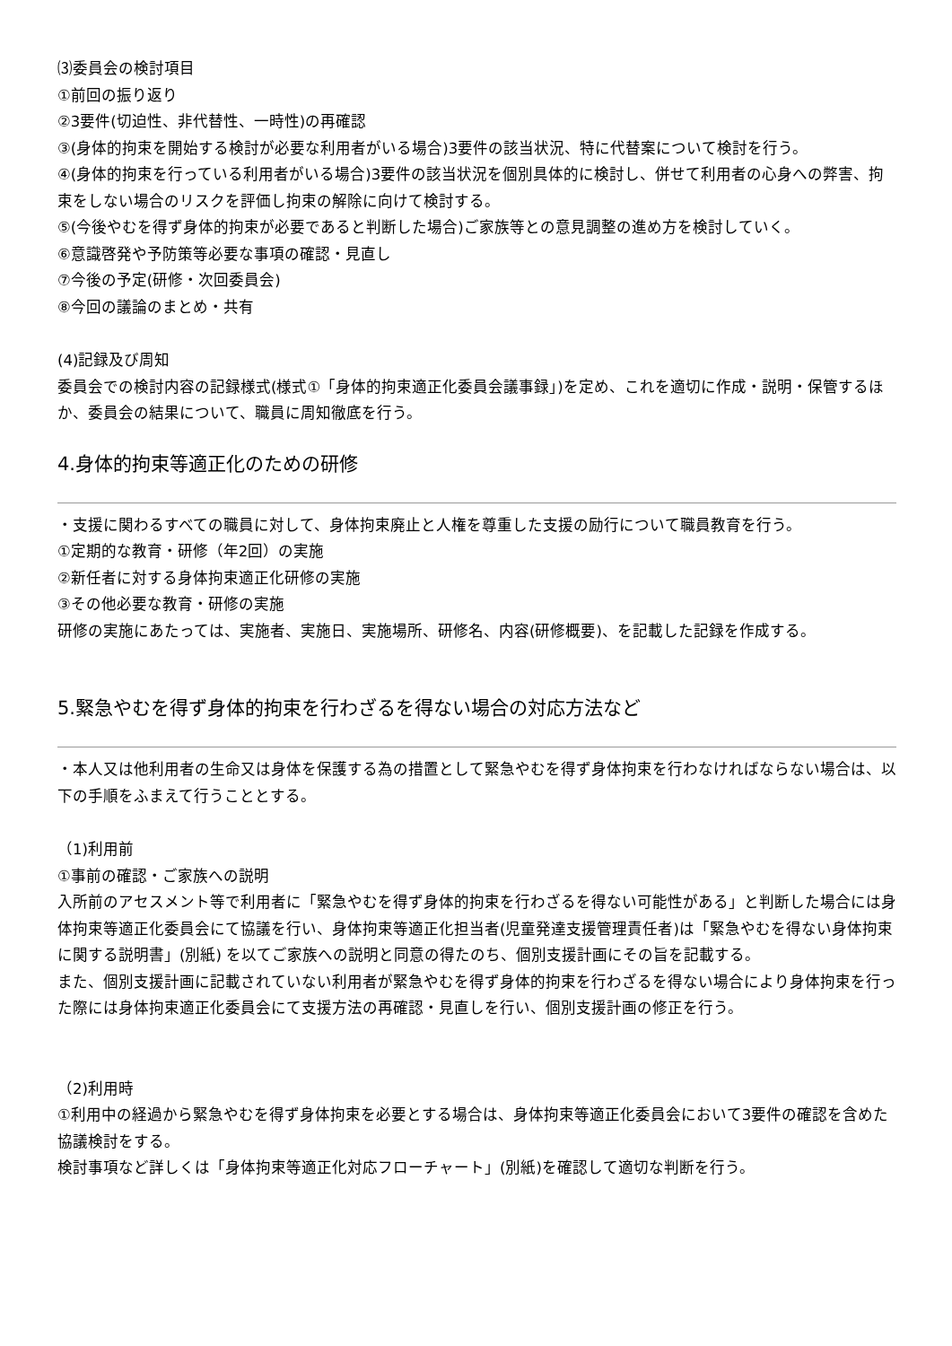⑶委員会の検討項目
①前回の振り返り
②3要件(切迫性、非代替性、一時性)の再確認
③(身体的拘束を開始する検討が必要な利用者がいる場合)3要件の該当状況、特に代替案について検討を行う。
④(身体的拘束を行っている利用者がいる場合)3要件の該当状況を個別具体的に検討し、併せて利用者の心身への弊害、拘束をしない場合のリスクを評価し拘束の解除に向けて検討する。
⑤(今後やむを得ず身体的拘束が必要であると判断した場合)ご家族等との意見調整の進め方を検討していく。
⑥意識啓発や予防策等必要な事項の確認・見直し
⑦今後の予定(研修・次回委員会)
⑧今回の議論のまとめ・共有
(4)記録及び周知
委員会での検討内容の記録様式(様式①「身体的拘束適正化委員会議事録」)を定め、これを適切に作成・説明・保管するほか、委員会の結果について、職員に周知徹底を行う。
4.身体的拘束等適正化のための研修
・支援に関わるすべての職員に対して、身体拘束廃止と人権を尊重した支援の励行について職員教育を行う。
①定期的な教育・研修（年2回）の実施
②新任者に対する身体拘束適正化研修の実施
③その他必要な教育・研修の実施
研修の実施にあたっては、実施者、実施日、実施場所、研修名、内容(研修概要)、を記載した記録を作成する。
5.緊急やむを得ず身体的拘束を行わざるを得ない場合の対応方法など
・本人又は他利用者の生命又は身体を保護する為の措置として緊急やむを得ず身体拘束を行わなければならない場合は、以下の手順をふまえて行うこととする。
（1)利用前
①事前の確認・ご家族への説明
入所前のアセスメント等で利用者に「緊急やむを得ず身体的拘束を行わざるを得ない可能性がある」と判断した場合には身体拘束等適正化委員会にて協議を行い、身体拘束等適正化担当者(児童発達支援管理責任者)は「緊急やむを得ない身体拘束に関する説明書」(別紙) を以てご家族への説明と同意の得たのち、個別支援計画にその旨を記載する。
また、個別支援計画に記載されていない利用者が緊急やむを得ず身体的拘束を行わざるを得ない場合により身体拘束を行った際には身体拘束適正化委員会にて支援方法の再確認・見直しを行い、個別支援計画の修正を行う。
（2)利用時
①利用中の経過から緊急やむを得ず身体拘束を必要とする場合は、身体拘束等適正化委員会において3要件の確認を含めた協議検討をする。
検討事項など詳しくは「身体拘束等適正化対応フローチャート」(別紙)を確認して適切な判断を行う。